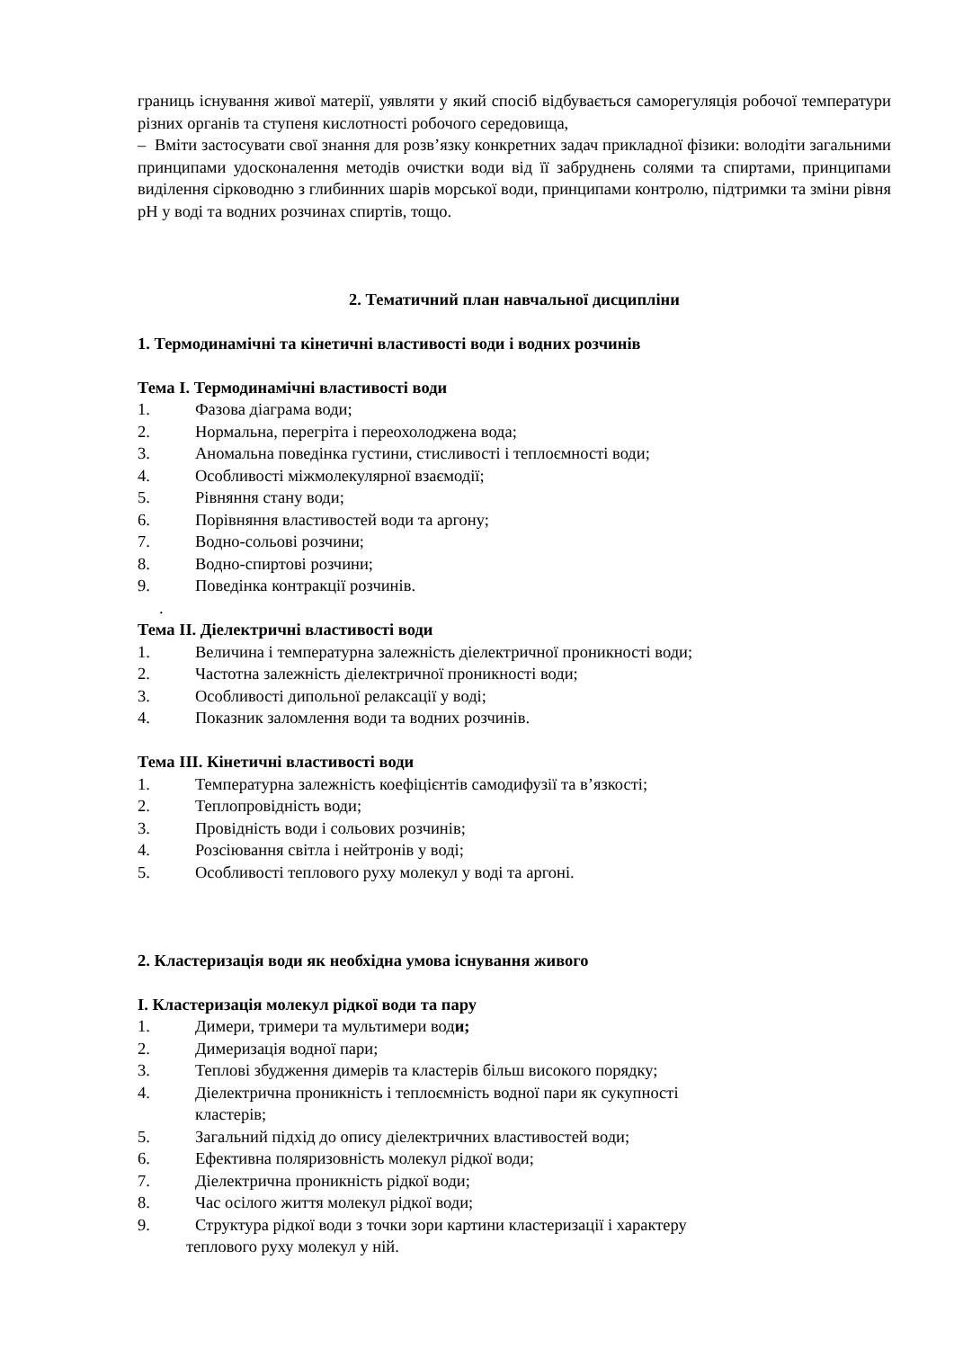границь існування живої матерії, уявляти у який спосіб відбувається саморегуляція робочої температури різних органів та ступеня кислотності робочого середовища,
– Вміти застосувати свої знання для розв’язку конкретних задач прикладної фізики: володіти загальними принципами удосконалення методів очистки води від її забруднень солями та спиртами, принципами виділення сірководню з глибинних шарів морської води, принципами контролю, підтримки та зміни рівня pH у воді та водних розчинах спиртів, тощо.
2. Тематичний план навчальної дисципліни
1. Термодинамічні та кінетичні властивості води і водних розчинів
Тема І. Термодинамічні властивості води
1. Фазова діаграма води;
2. Нормальна, перегріта і переохолоджена вода;
3. Аномальна поведінка густини, стисливості і теплоємності води;
4. Особливості міжмолекулярної взаємодії;
5. Рівняння стану води;
6. Порівняння властивостей води та аргону;
7. Водно-сольові розчини;
8. Водно-спиртові розчини;
9. Поведінка контракції розчинів.
.
Тема ІІ. Діелектричні властивості води
1. Величина і температурна залежність діелектричної проникності води;
2. Частотна залежність діелектричної проникності води;
3. Особливості дипольної релаксації у воді;
4. Показник заломлення води та водних розчинів.
Тема ІІІ. Кінетичні властивості води
1. Температурна залежність коефіцієнтів самодифузії та в’язкості;
2. Теплопровідність води;
3. Провідність води і сольових розчинів;
4. Розсіювання світла і нейтронів у воді;
5. Особливості теплового руху молекул у воді та аргоні.
2. Кластеризація води як необхідна умова існування живого
І. Кластеризація молекул рідкої води та пару
1. Димери, тримери та мультимери води;
2. Димеризація водної пари;
3. Теплові збудження димерів та кластерів більш високого порядку;
4. Діелектрична проникність і теплоємність водної пари як сукупності
кластерів;
5. Загальний підхід до опису діелектричних властивостей води;
6. Ефективна поляризовність молекул рідкої води;
7. Діелектрична проникність рідкої води;
8. Час осілого життя молекул рідкої води;
9. Структура рідкої води з точки зори картини кластеризації і характеру
теплового руху молекул у ній.